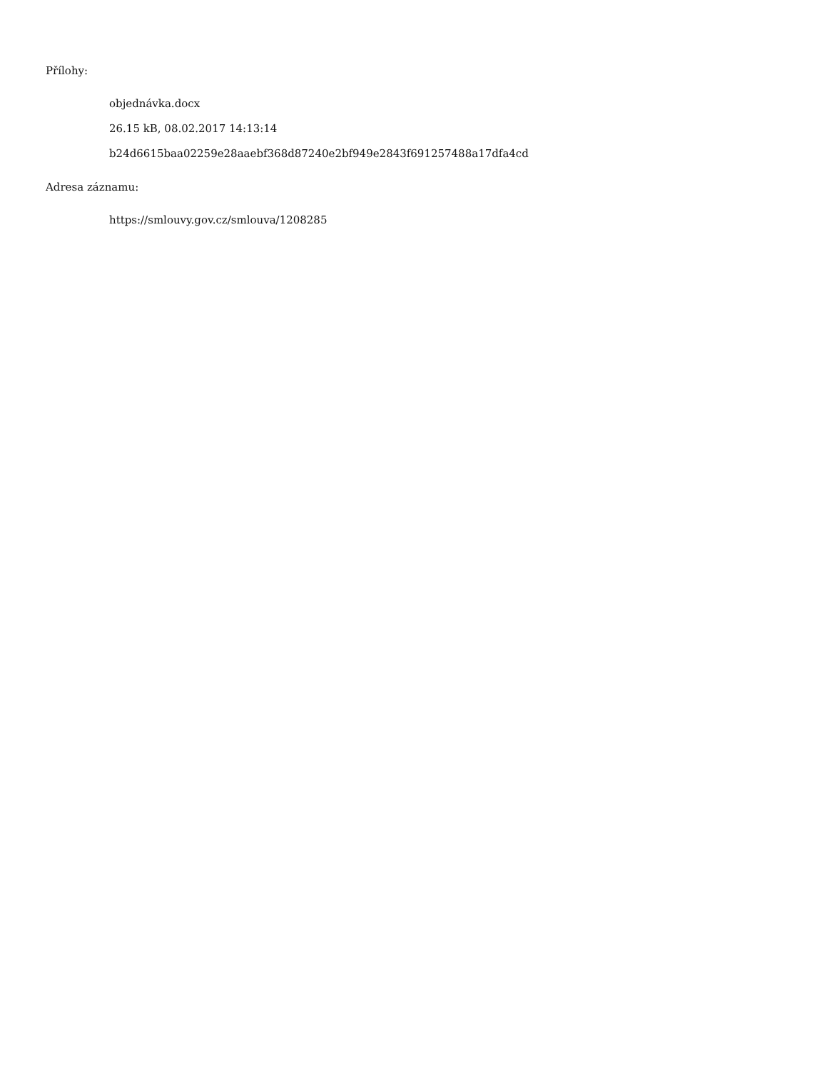Přílohy:
objednávka.docx
26.15 kB, 08.02.2017 14:13:14
b24d6615baa02259e28aaebf368d87240e2bf949e2843f691257488a17dfa4cd
Adresa záznamu:
https://smlouvy.gov.cz/smlouva/1208285